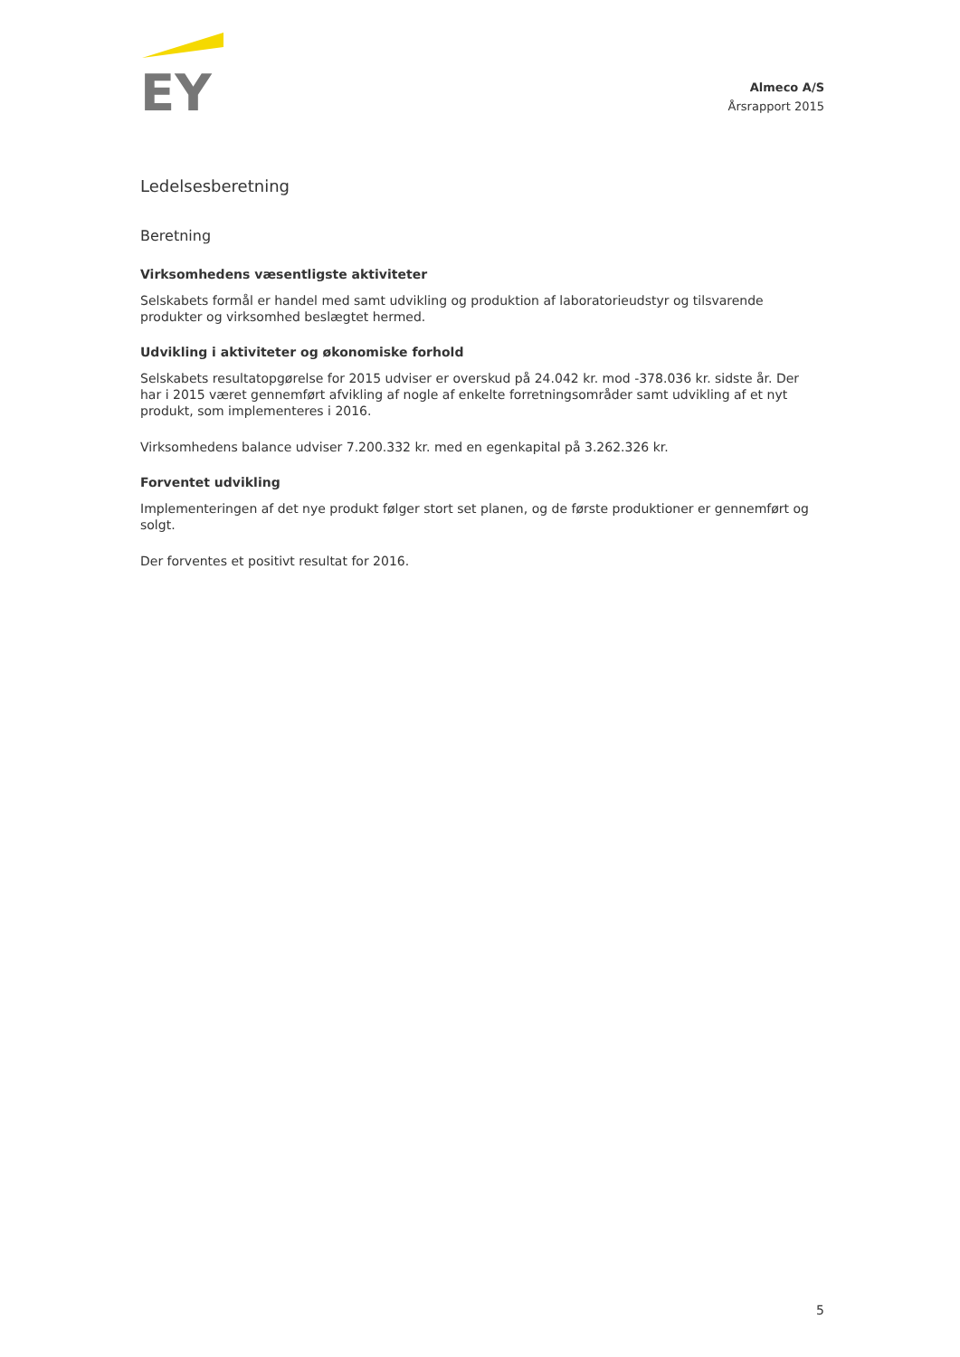EY
Almeco A/S
Årsrapport 2015
Ledelsesberetning
Beretning
Virksomhedens væsentligste aktiviteter
Selskabets formål er handel med samt udvikling og produktion af laboratorieudstyr og tilsvarende produkter og virksomhed beslægtet hermed.
Udvikling i aktiviteter og økonomiske forhold
Selskabets resultatopgørelse for 2015 udviser er overskud på 24.042 kr. mod -378.036 kr. sidste år. Der har i 2015 været gennemført afvikling af nogle af enkelte forretningsområder samt udvikling af et nyt produkt, som implementeres i 2016.
Virksomhedens balance udviser 7.200.332 kr. med en egenkapital på 3.262.326 kr.
Forventet udvikling
Implementeringen af det nye produkt følger stort set planen, og de første produktioner er gennemført og solgt.
Der forventes et positivt resultat for 2016.
5